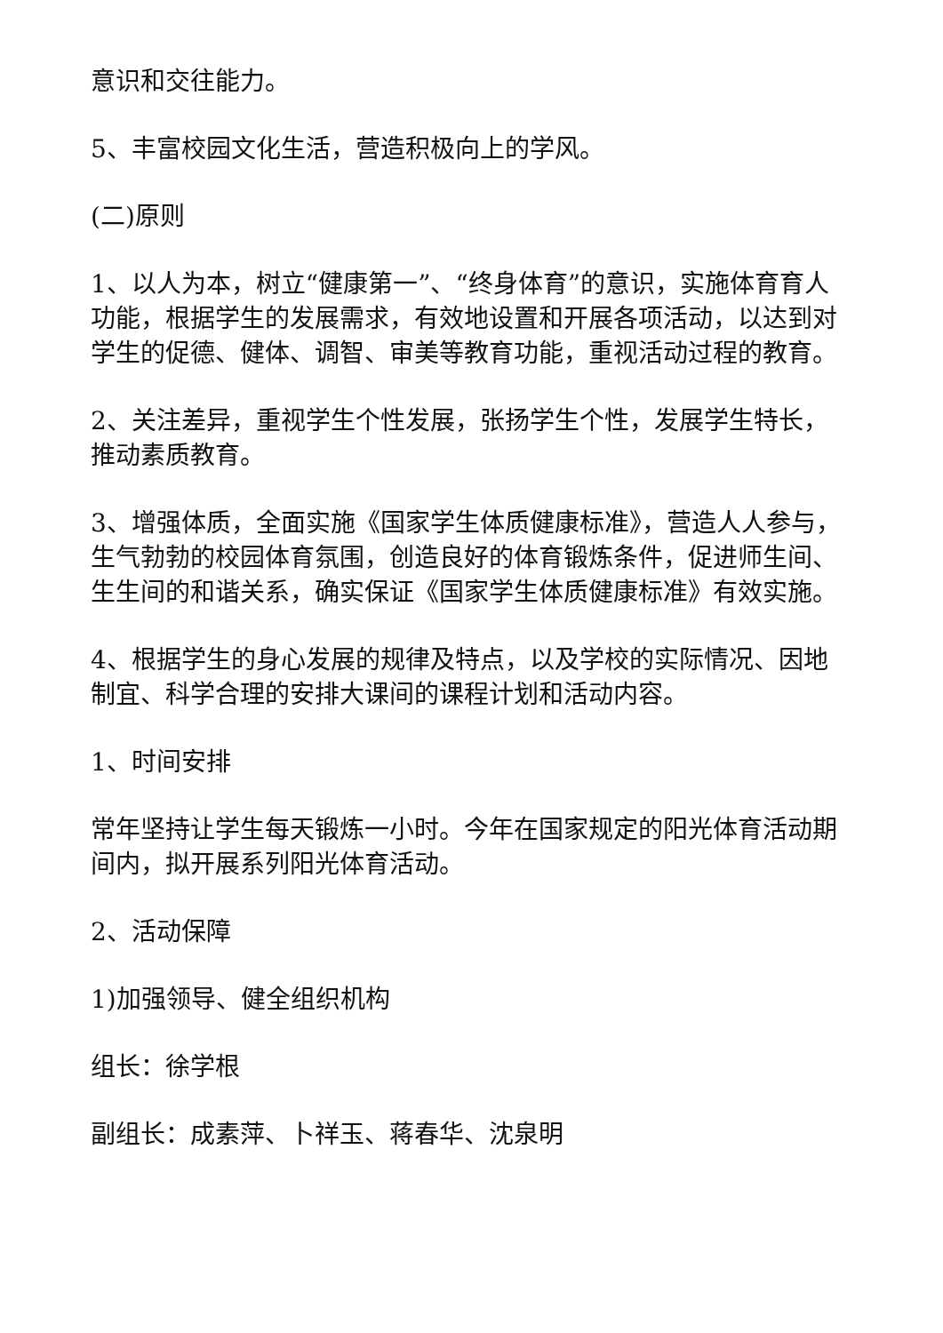意识和交往能力。
5、丰富校园文化生活，营造积极向上的学风。
(二)原则
1、以人为本，树立“健康第一”、“终身体育”的意识，实施体育育人功能，根据学生的发展需求，有效地设置和开展各项活动，以达到对学生的促德、健体、调智、审美等教育功能，重视活动过程的教育。
2、关注差异，重视学生个性发展，张扬学生个性，发展学生特长，推动素质教育。
3、增强体质，全面实施《国家学生体质健康标准》，营造人人参与，生气勃勃的校园体育氛围，创造良好的体育锻炼条件，促进师生间、生生间的和谐关系，确实保证《国家学生体质健康标准》有效实施。
4、根据学生的身心发展的规律及特点，以及学校的实际情况、因地制宜、科学合理的安排大课间的课程计划和活动内容。
1、时间安排
常年坚持让学生每天锻炼一小时。今年在国家规定的阳光体育活动期间内，拟开展系列阳光体育活动。
2、活动保障
1)加强领导、健全组织机构
组长：徐学根
副组长：成素萍、卜祥玉、蒋春华、沈泉明